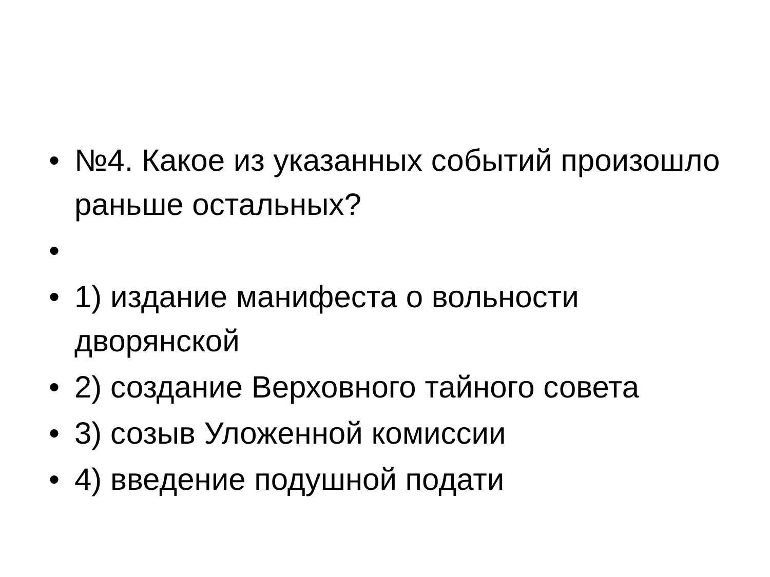• №4. Какое из указанных событий произошло раньше остальных?
•
• 1) издание манифеста о вольности дворянской
• 2) создание Верховного тайного совета
• 3) созыв Уложенной комиссии
• 4) введение подушной подати